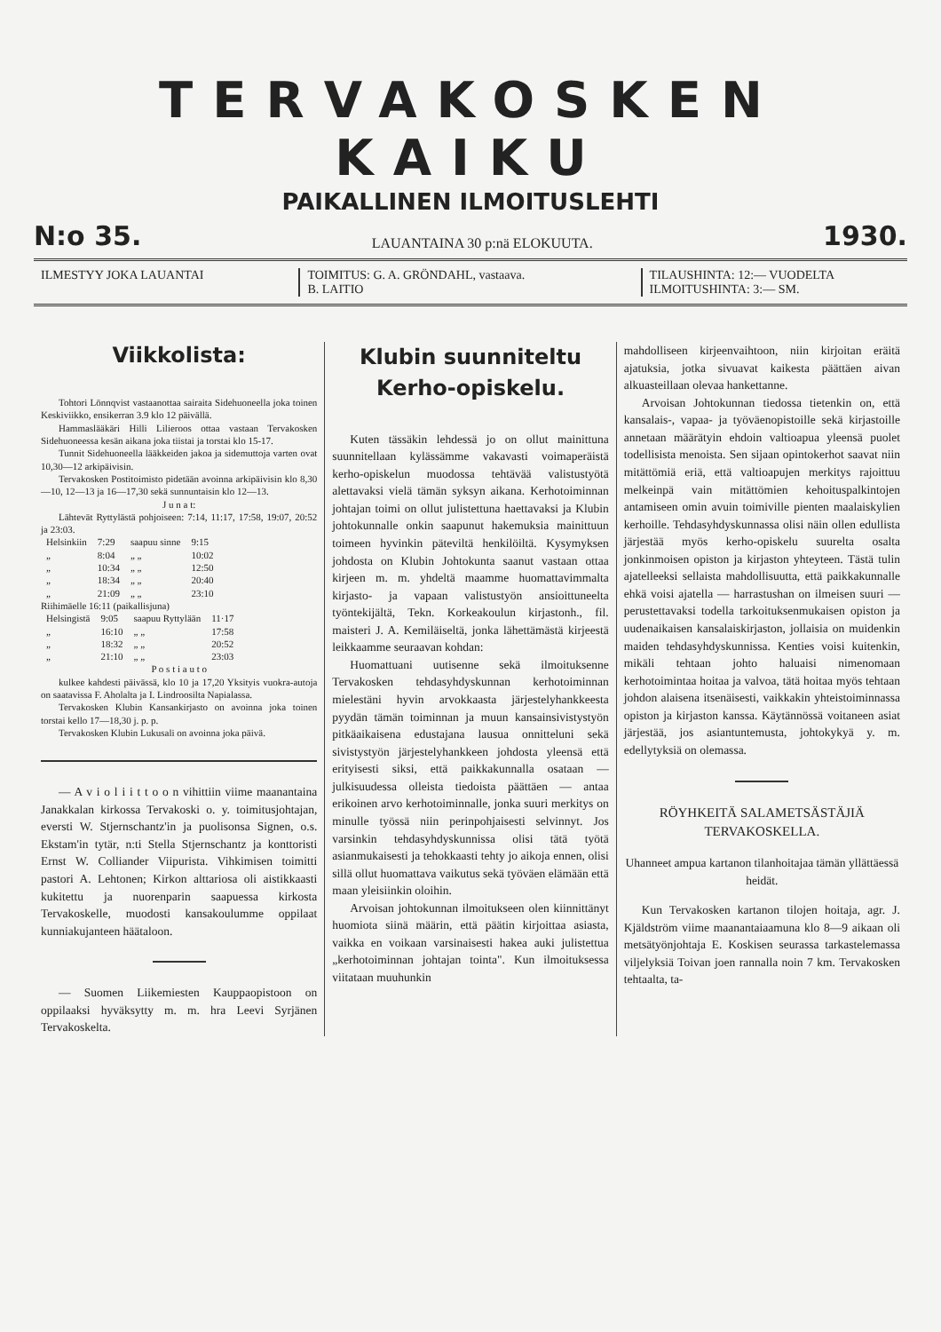TERVAKOSKEN KAIKU
PAIKALLINEN ILMOITUSLEHTI
N:o 35. LAUANTAINA 30 p:nä ELOKUUTA. 1930.
ILMESTYY JOKA LAUANTAI TOIMITUS: G. A. GRÖNDAHL, vastaava.
B. LAITIO
TILAUSHINTA: 12:— VUODELTA
ILMOITUSHINTA: 3:— SM.
Viikkolista:
Tohtori Lönnqvist vastaanottaa sairaita Sidehuoneella joka toinen Keskiviikko, ensikerran 3.9 klo 12 päivällä.
Hammaslääkäri Hilli Lilieroos ottaa vastaan Tervakosken Sidehuoneessa kesän aikana joka tiistai ja torstai klo 15-17.
Tunnit Sidehuoneella lääkkeiden jakoa ja sidemuttoja varten ovat 10,30—12 arkipäivisin.
Tervakosken Postitoimisto pidetään avoinna arkipäivisin klo 8,30—10, 12—13 ja 16—17,30 sekä sunnuntaisin klo 12—13.
J u n a t:
Lähtevät Ryttylästä pohjoiseen: 7:14, 11:17, 17:58, 19:07, 20:52 ja 23:03.
| Helsinkiin | 7:29 | saapuu sinne | 9:15 |
| „ | 8:04 | „ „ | 10:02 |
| „ | 10:34 | „ „ | 12:50 |
| „ | 18:34 | „ „ | 20:40 |
| „ | 21:09 | „ „ | 23:10 |
Riihimäelle 16:11 (paikallisjuna)
| Helsingistä | 9:05 | saapuu Ryttylään | 11·17 |
| „ | 16:10 | „ „ | 17:58 |
| „ | 18:32 | „ „ | 20:52 |
| „ | 21:10 | „ „ | 23:03 |
P o s t i a u t o
kulkee kahdesti päivässä, klo 10 ja 17,20 Yksityis vuokra-autoja on saatavissa F. Aholalta ja I. Lindroosilta Napialassa.
Tervakosken Klubin Kansankirjasto on avoinna joka toinen torstai kello 17—18,30 j. p. p.
Tervakosken Klubin Lukusali on avoinna joka päivä.
— A v i o l i i t t o o n vihittiin viime maanantaina Janakkalan kirkossa Tervakoski o. y. toimitusjohtajan, eversti W. Stjernschantz'in ja puolisonsa Signen, o.s. Ekstam'in tytär, n:ti Stella Stjernschantz ja konttoristi Ernst W. Colliander Viipurista. Vihkimisen toimitti pastori A. Lehtonen; Kirkon alttariosa oli aistikkaasti kukitettu ja nuorenparin saapuessa kirkosta Tervakoskelle, muodosti kansakoulumme oppilaat kunniakujanteen häätaloon.
— Suomen Liikemiesten Kauppaopistoon on oppilaaksi hyväksytty m. m. hra Leevi Syrjänen Tervakoskelta.
Klubin suunniteltu
Kerho-opiskelu.
Kuten tässäkin lehdessä jo on ollut mainittuna suunnitellaan kylässämme vakavasti voimaperäistä kerho-opiskelun muodossa tehtävää valistustyötä alettavaksi vielä tämän syksyn aikana. Kerhotoiminnan johtajan toimi on ollut julistettuna haettavaksi ja Klubin johtokunnalle onkin saapunut hakemuksia mainittuun toimeen hyvinkin päteviltä henkilöiltä. Kysymyksen johdosta on Klubin Johtokunta saanut vastaan ottaa kirjeen m. m. yhdeltä maamme huomattavimmalta kirjasto- ja vapaan valistustyön ansioittuneelta työntekijältä, Tekn. Korkeakoulun kirjastonh., fil. maisteri J. A. Kemiläiseltä, jonka lähettämästä kirjeestä leikkaamme seuraavan kohdan:
Huomattuani uutisenne sekä ilmoituksenne Tervakosken tehdasyhdyskunnan kerhotoiminnan mielestäni hyvin arvokkaasta järjestelyhankkeesta pyydän tämän toiminnan ja muun kansainsivistystyön pitkäaikaisena edustajana lausua onnitteluni sekä sivistystyön järjestelyhankkeen johdosta yleensä että erityisesti siksi, että paikkakunnalla osataan — julkisuudessa olleista tiedoista päättäen — antaa erikoinen arvo kerhotoiminnalle, jonka suuri merkitys on minulle työssä niin perinpohjaisesti selvinnyt. Jos varsinkin tehdasyhdyskunnissa olisi tätä työtä asianmukaisesti ja tehokkaasti tehty jo aikoja ennen, olisi sillä ollut huomattava vaikutus sekä työväen elämään että maan yleisiinkin oloihin.
Arvoisan johtokunnan ilmoitukseen olen kiinnittänyt huomiota siinä määrin, että päätin kirjoittaa asiasta, vaikka en voikaan varsinaisesti hakea auki julistettua „kerhotoiminnan johtajan tointa". Kun ilmoituksessa viitataan muuhunkin
mahdolliseen kirjeenvaihtoon, niin kirjoitan eräitä ajatuksia, jotka sivuavat kaikesta päättäen aivan alkuasteillaan olevaa hankettanne.
Arvoisan Johtokunnan tiedossa tietenkin on, että kansalais-, vapaa- ja työväenopistoille sekä kirjastoille annetaan määrätyin ehdoin valtioapua yleensä puolet todellisista menoista. Sen sijaan opintokerhot saavat niin mitättömiä eriä, että valtioapujen merkitys rajoittuu melkeinpä vain mitättömien kehoituspalkintojen antamiseen omin avuin toimiville pienten maalaiskylien kerhoille. Tehdasyhdyskunnassa olisi näin ollen edullista järjestää myös kerho-opiskelu suurelta osalta jonkinmoisen opiston ja kirjaston yhteyteen. Tästä tulin ajatelleeksi sellaista mahdollisuutta, että paikkakunnalle ehkä voisi ajatella — harrastushan on ilmeisen suuri — perustettavaksi todella tarkoituksenmukaisen opiston ja uudenaikaisen kansalaiskirjaston, jollaisia on muidenkin maiden tehdasyhdyskunnissa. Kenties voisi kuitenkin, mikäli tehtaan johto haluaisi nimenomaan kerhotoimintaa hoitaa ja valvoa, tätä hoitaa myös tehtaan johdon alaisena itsenäisesti, vaikkakin yhteistoiminnassa opiston ja kirjaston kanssa. Käytännössä voitaneen asiat järjestää, jos asiantuntemusta, johtokykyä y. m. edellytyksiä on olemassa.
RÖYHKEITÄ SALAMETSÄSTÄJIÄ
TERVAKOSKELLA.
Uhanneet ampua kartanon tilanhoitajaa tämän yllättäessä heidät.
Kun Tervakosken kartanon tilojen hoitaja, agr. J. Kjäldström viime maanantaiaamuna klo 8—9 aikaan oli metsätyönjohtaja E. Koskisen seurassa tarkastelemassa viljelyksiä Toivan joen rannalla noin 7 km. Tervakosken tehtaalta, ta-